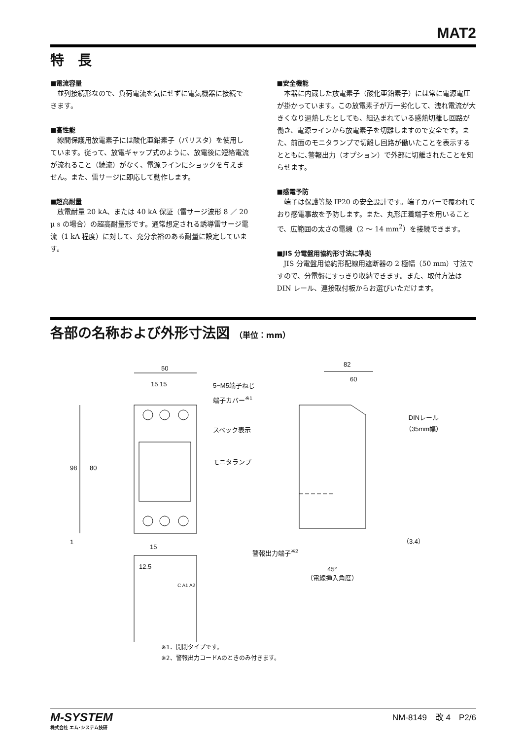MAT2
特　長
■電流容量
並列接続形なので、負荷電流を気にせずに電気機器に接続できます。
■高性能
線間保護用放電素子には酸化亜鉛素子（バリスタ）を使用しています。従って、放電ギャップ式のように、放電後に短絡電流が流れること（続流）がなく、電源ラインにショックを与えません。また、雷サージに即応して動作します。
■超高耐量
放電耐量 20 kA、または 40 kA 保証（雷サージ波形 8 ／ 20 μ s の場合）の超高耐量形です。通常想定される誘導雷サージ電流（1 kA 程度）に対して、充分余裕のある耐量に設定しています。
■安全機能
本器に内蔵した放電素子（酸化亜鉛素子）には常に電源電圧が掛かっています。この放電素子が万一劣化して、洩れ電流が大きくなり過熱したとしても、組込まれている感熱切離し回路が働き、電源ラインから放電素子を切離しますので安全です。また、前面のモニタランプで切離し回路が働いたことを表示するとともに､警報出力（オプション）で外部に切離されたことを知らせます。
■感電予防
端子は保護等級 IP20 の安全設計です。端子カバーで覆われており感電事故を予防します。また、丸形圧着端子を用いることで、広範囲の太さの電線（2 ～ 14 mm<sup>2</sup>）を接続できます。
■JIS 分電盤用協約形寸法に準拠
JIS 分電盤用協約形配線用遮断器の 2 極幅（50 mm）寸法ですので、分電盤にすっきり収納できます。また、取付方法は DIN レール、連接取付板からお選びいただけます。
各部の名称および外形寸法図 （単位：mm）
50
15 15 5−M5端子ねじ
端子カバー<sup>※1</sup>
スペック表示
モニタランプ
98 80
1
15
警報出力端子<sup>※2</sup>
12.5
C A1 A2
82
60
DINレール
（35mm幅）
（3.4）
45°
（電線挿入角度）
※1、開閉タイプです。
※2、警報出力コードAのときのみ付きます。
M-SYSTEM
株式会社 エム･システム技研
NM-8149　改 4　P2/6